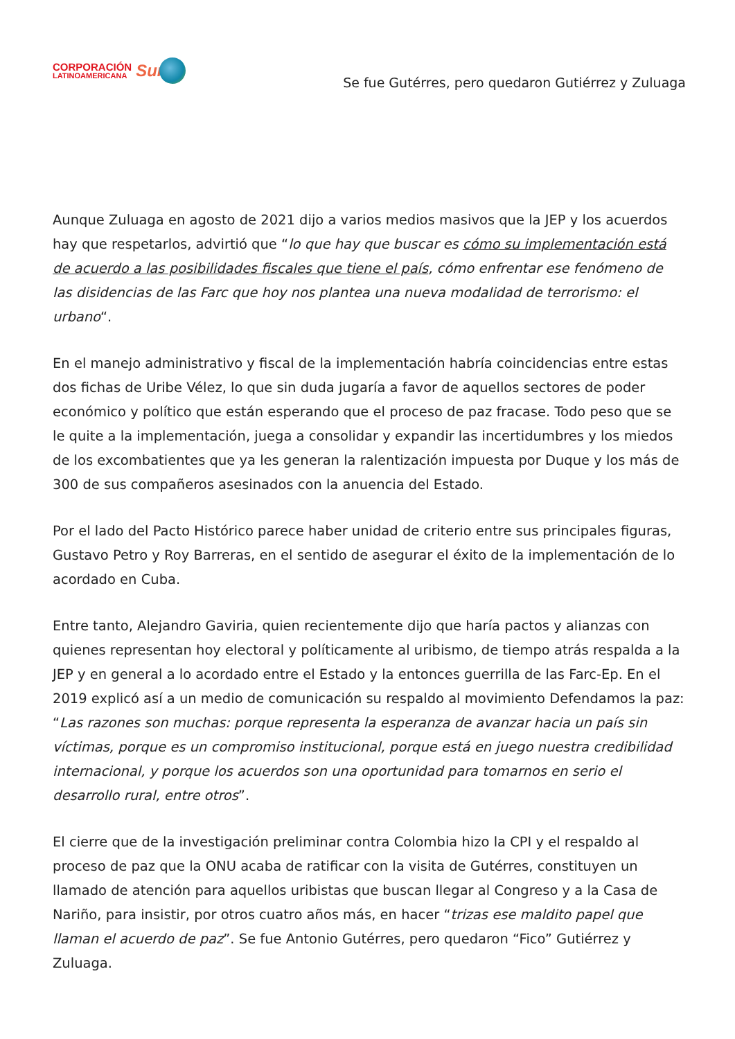CORPORACIÓN
LATINOAMERICANA
Sur
Se fue Gutérres, pero quedaron Gutiérrez y Zuluaga
Aunque Zuluaga en agosto de 2021 dijo a varios medios masivos que la JEP y los acuerdos hay que respetarlos, advirtió que “lo que hay que buscar es cómo su implementación está de acuerdo a las posibilidades fiscales que tiene el país, cómo enfrentar ese fenómeno de las disidencias de las Farc que hoy nos plantea una nueva modalidad de terrorismo: el urbano“.
En el manejo administrativo y fiscal de la implementación habría coincidencias entre estas dos fichas de Uribe Vélez, lo que sin duda jugaría a favor de aquellos sectores de poder económico y político que están esperando que el proceso de paz fracase. Todo peso que se le quite a la implementación, juega a consolidar y expandir las incertidumbres y los miedos de los excombatientes que ya les generan la ralentización impuesta por Duque y los más de 300 de sus compañeros asesinados con la anuencia del Estado.
Por el lado del Pacto Histórico parece haber unidad de criterio entre sus principales figuras, Gustavo Petro y Roy Barreras, en el sentido de asegurar el éxito de la implementación de lo acordado en Cuba.
Entre tanto, Alejandro Gaviria, quien recientemente dijo que haría pactos y alianzas con quienes representan hoy electoral y políticamente al uribismo, de tiempo atrás respalda a la JEP y en general a lo acordado entre el Estado y la entonces guerrilla de las Farc-Ep. En el 2019 explicó así a un medio de comunicación su respaldo al movimiento Defendamos la paz: “Las razones son muchas: porque representa la esperanza de avanzar hacia un país sin víctimas, porque es un compromiso institucional, porque está en juego nuestra credibilidad internacional, y porque los acuerdos son una oportunidad para tomarnos en serio el desarrollo rural, entre otros”.
El cierre que de la investigación preliminar contra Colombia hizo la CPI y el respaldo al proceso de paz que la ONU acaba de ratificar con la visita de Gutérres, constituyen un llamado de atención para aquellos uribistas que buscan llegar al Congreso y a la Casa de Nariño, para insistir, por otros cuatro años más, en hacer “trizas ese maldito papel que llaman el acuerdo de paz”. Se fue Antonio Gutérres, pero quedaron “Fico” Gutiérrez y Zuluaga.